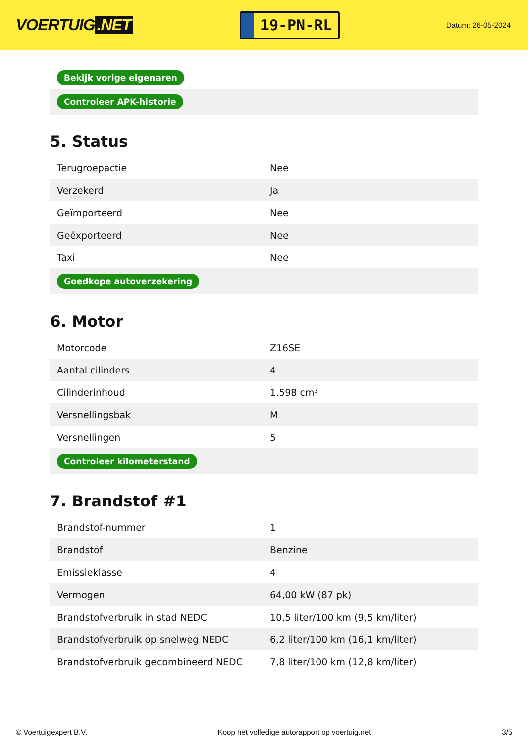VOERTUIG.NET
19-PN-RL
Datum: 26-05-2024
| Bekijk vorige eigenaren |
| Controleer APK-historie |
5. Status
| Terugroepactie | Nee |
| Verzekerd | Ja |
| Geïmporteerd | Nee |
| Geëxporteerd | Nee |
| Taxi | Nee |
| Goedkope autoverzekering | |
6. Motor
| Motorcode | Z16SE |
| Aantal cilinders | 4 |
| Cilinderinhoud | 1.598 cm³ |
| Versnellingsbak | M |
| Versnellingen | 5 |
| Controleer kilometerstand | |
7. Brandstof #1
| Brandstof-nummer | 1 |
| Brandstof | Benzine |
| Emissieklasse | 4 |
| Vermogen | 64,00 kW (87 pk) |
| Brandstofverbruik in stad NEDC | 10,5 liter/100 km (9,5 km/liter) |
| Brandstofverbruik op snelweg NEDC | 6,2 liter/100 km (16,1 km/liter) |
| Brandstofverbruik gecombineerd NEDC | 7,8 liter/100 km (12,8 km/liter) |
© Voertuigexpert B.V. Koop het volledige autorapport op voertuig.net 3/5